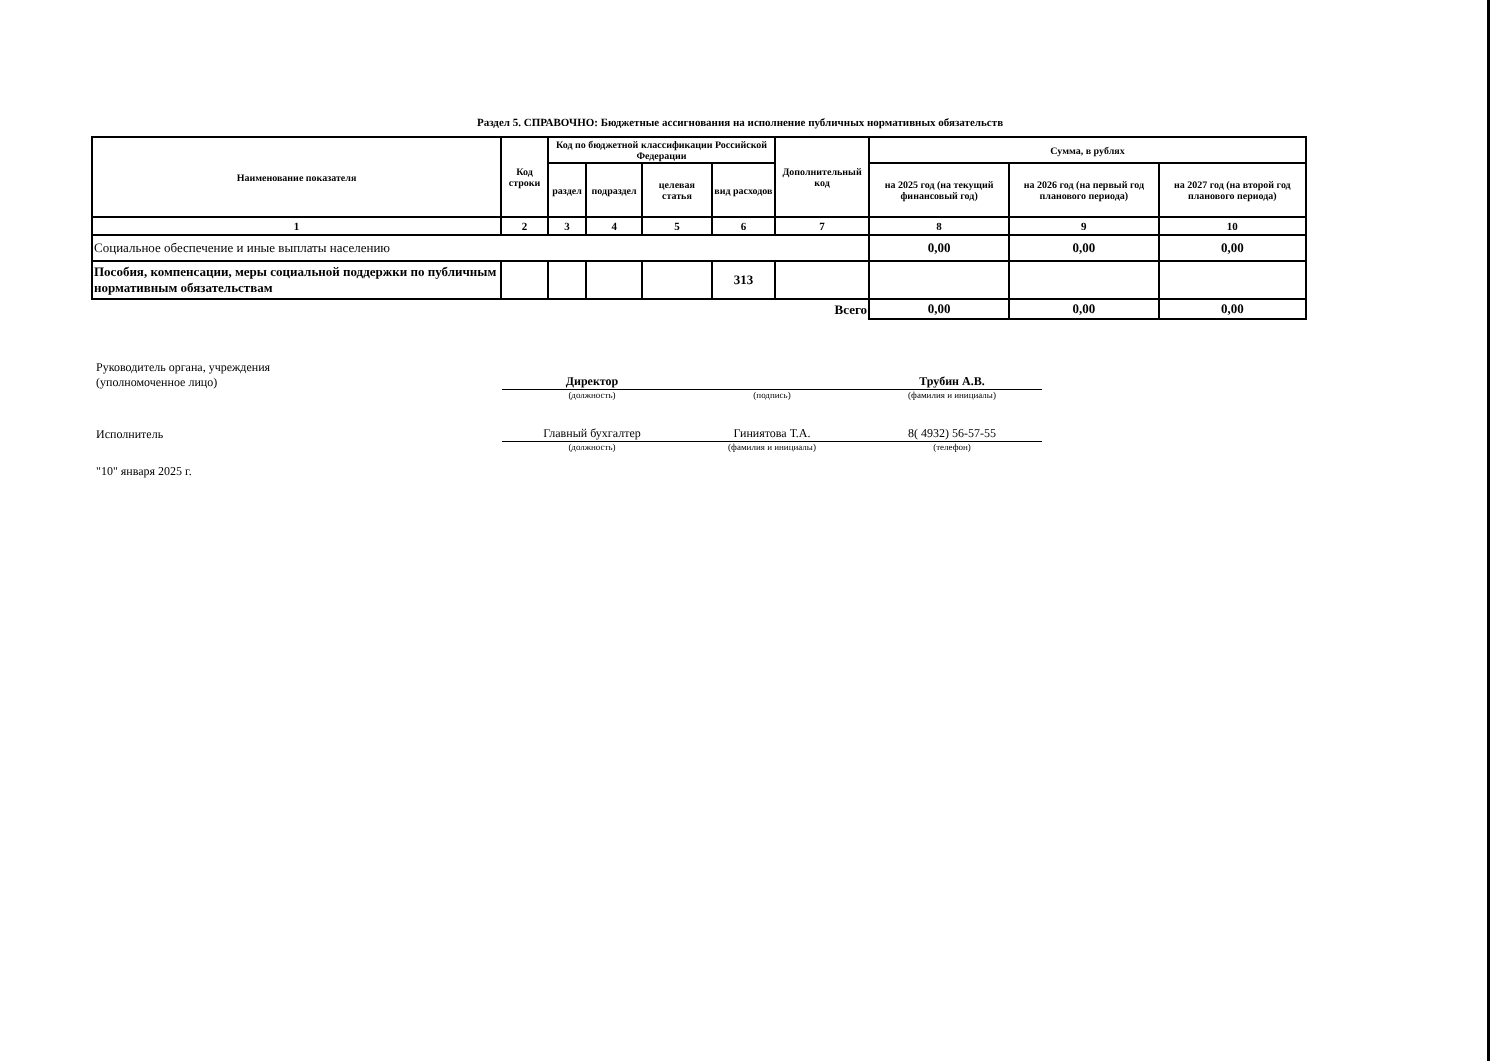Раздел 5. СПРАВОЧНО: Бюджетные ассигнования на исполнение публичных нормативных обязательств
| Наименование показателя | Код строки | Код по бюджетной классификации Российской Федерации | | | | Дополнительный код | Сумма, в рублях | | |
| --- | --- | --- | --- | --- | --- | --- | --- | --- | --- |
| | | раздел | подраздел | целевая статья | вид расходов | | на 2025 год (на текущий финансовый год) | на 2026 год (на первый год планового периода) | на 2027 год (на второй год планового периода) |
| 1 | 2 | 3 | 4 | 5 | 6 | 7 | 8 | 9 | 10 |
| Социальное обеспечение и иные выплаты населению | | | | | | | 0,00 | 0,00 | 0,00 |
| Пособия, компенсации, меры социальной поддержки по публичным нормативным обязательствам | | | | | 313 | | | | |
| Всего | | | | | | | 0,00 | 0,00 | 0,00 |
Руководитель органа, учреждения
(уполномоченное лицо)
Директор
Трубин А.В.
(должность) (подпись) (фамилия и инициалы)
Исполнитель
Главный бухгалтер
Гиниятова Т.А.
8( 4932) 56-57-55
(должность) (фамилия и инициалы) (телефон)
"10" января 2025 г.